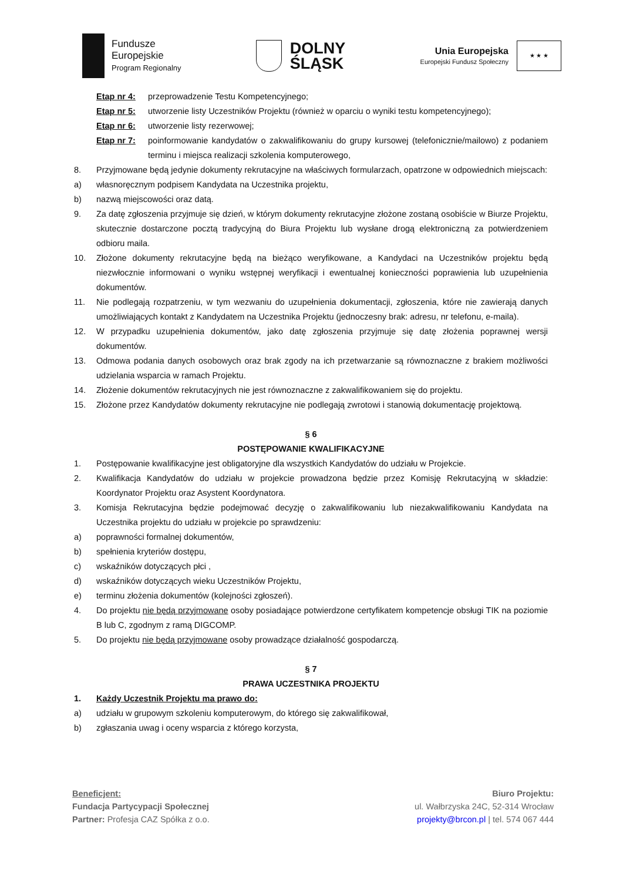Fundusze
Europejskie
Program Regionalny
DOLNY
ŚLĄSK
Unia Europejska
Europejski Fundusz Społeczny
★ ★ ★
Etap nr 4: przeprowadzenie Testu Kompetencyjnego;
Etap nr 5: utworzenie listy Uczestników Projektu (również w oparciu o wyniki testu kompetencyjnego);
Etap nr 6: utworzenie listy rezerwowej;
Etap nr 7: poinformowanie kandydatów o zakwalifikowaniu do grupy kursowej (telefonicznie/mailowo) z podaniem terminu i miejsca realizacji szkolenia komputerowego,
8. Przyjmowane będą jedynie dokumenty rekrutacyjne na właściwych formularzach, opatrzone w odpowiednich miejscach:
a) własnoręcznym podpisem Kandydata na Uczestnika projektu,
b) nazwą miejscowości oraz datą.
9. Za datę zgłoszenia przyjmuje się dzień, w którym dokumenty rekrutacyjne złożone zostaną osobiście w Biurze Projektu, skutecznie dostarczone pocztą tradycyjną do Biura Projektu lub wysłane drogą elektroniczną za potwierdzeniem odbioru maila.
10. Złożone dokumenty rekrutacyjne będą na bieżąco weryfikowane, a Kandydaci na Uczestników projektu będą niezwłocznie informowani o wyniku wstępnej weryfikacji i ewentualnej konieczności poprawienia lub uzupełnienia dokumentów.
11. Nie podlegają rozpatrzeniu, w tym wezwaniu do uzupełnienia dokumentacji, zgłoszenia, które nie zawierają danych umożliwiających kontakt z Kandydatem na Uczestnika Projektu (jednoczesny brak: adresu, nr telefonu, e-maila).
12. W przypadku uzupełnienia dokumentów, jako datę zgłoszenia przyjmuje się datę złożenia poprawnej wersji dokumentów.
13. Odmowa podania danych osobowych oraz brak zgody na ich przetwarzanie są równoznaczne z brakiem możliwości udzielania wsparcia w ramach Projektu.
14. Złożenie dokumentów rekrutacyjnych nie jest równoznaczne z zakwalifikowaniem się do projektu.
15. Złożone przez Kandydatów dokumenty rekrutacyjne nie podlegają zwrotowi i stanowią dokumentację projektową.
§ 6
POSTĘPOWANIE KWALIFIKACYJNE
1. Postępowanie kwalifikacyjne jest obligatoryjne dla wszystkich Kandydatów do udziału w Projekcie.
2. Kwalifikacja Kandydatów do udziału w projekcie prowadzona będzie przez Komisję Rekrutacyjną w składzie: Koordynator Projektu oraz Asystent Koordynatora.
3. Komisja Rekrutacyjna będzie podejmować decyzję o zakwalifikowaniu lub niezakwalifikowaniu Kandydata na Uczestnika projektu do udziału w projekcie po sprawdzeniu:
a) poprawności formalnej dokumentów,
b) spełnienia kryteriów dostępu,
c) wskaźników dotyczących płci ,
d) wskaźników dotyczących wieku Uczestników Projektu,
e) terminu złożenia dokumentów (kolejności zgłoszeń).
4. Do projektu nie będą przyjmowane osoby posiadające potwierdzone certyfikatem kompetencje obsługi TIK na poziomie B lub C, zgodnym z ramą DIGCOMP.
5. Do projektu nie będą przyjmowane osoby prowadzące działalność gospodarczą.
§ 7
PRAWA UCZESTNIKA PROJEKTU
1. Każdy Uczestnik Projektu ma prawo do:
a) udziału w grupowym szkoleniu komputerowym, do którego się zakwalifikował,
b) zgłaszania uwag i oceny wsparcia z którego korzysta,
Beneficjent:
Fundacja Partycypacji Społecznej
Partner: Profesja CAZ Spółka z o.o.
Biuro Projektu:
ul. Wałbrzyska 24C, 52-314 Wrocław
projekty@brcon.pl | tel. 574 067 444